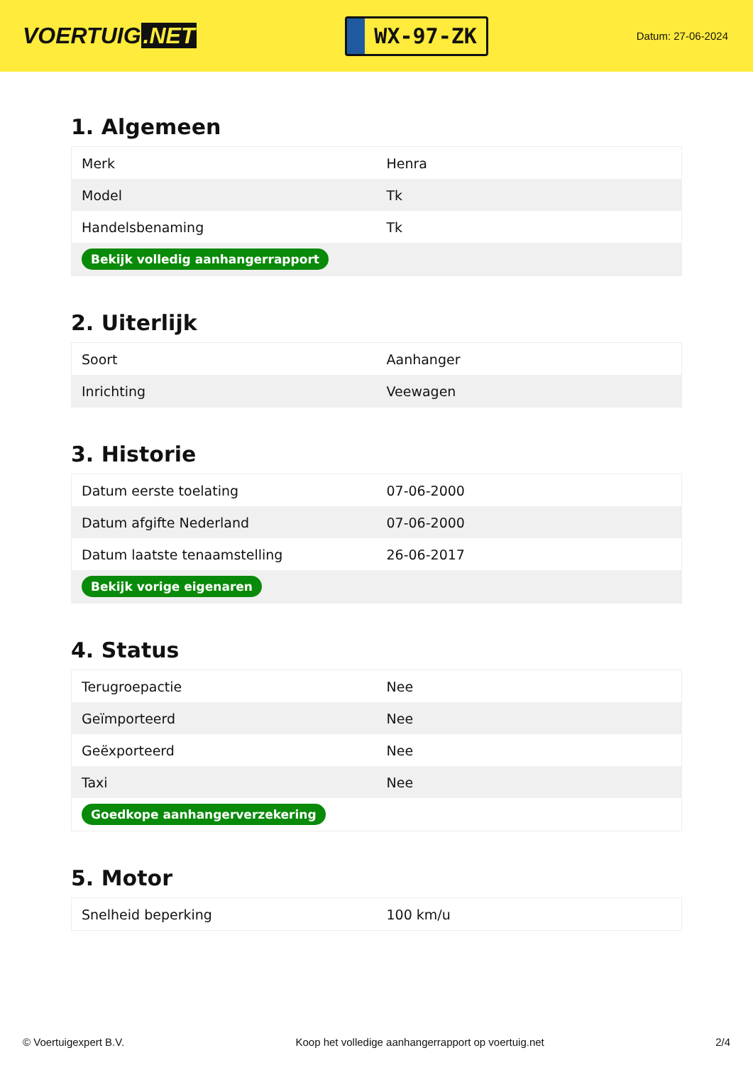VOERTUIG.NET
WX-97-ZK
Datum: 27-06-2024
1. Algemeen
| Merk | Henra |
| Model | Tk |
| Handelsbenaming | Tk |
| Bekijk volledig aanhangerrapport | |
2. Uiterlijk
| Soort | Aanhanger |
| Inrichting | Veewagen |
3. Historie
| Datum eerste toelating | 07-06-2000 |
| Datum afgifte Nederland | 07-06-2000 |
| Datum laatste tenaamstelling | 26-06-2017 |
| Bekijk vorige eigenaren | |
4. Status
| Terugroepactie | Nee |
| Geïmporteerd | Nee |
| Geëxporteerd | Nee |
| Taxi | Nee |
| Goedkope aanhangerverzekering | |
5. Motor
| Snelheid beperking | 100 km/u |
© Voertuigexpert B.V. Koop het volledige aanhangerrapport op voertuig.net 2/4